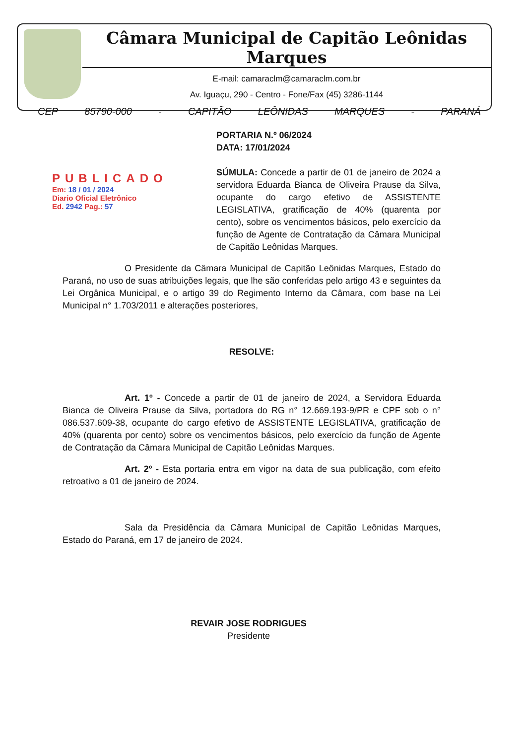Câmara Municipal de Capitão Leônidas Marques
E-mail: camaraclm@camaraclm.com.br
Av. Iguaçu, 290 - Centro - Fone/Fax (45) 3286-1144
CEP 85790-000 - CAPITÃO LEÔNIDAS MARQUES - PARANÁ
PUBLICADO
Em: 18 / 01 / 2024
Diario Oficial Eletrônico
Ed. 2942 Pag.: 57
PORTARIA N.º 06/2024
DATA: 17/01/2024
SÚMULA: Concede a partir de 01 de janeiro de 2024 a servidora Eduarda Bianca de Oliveira Prause da Silva, ocupante do cargo efetivo de ASSISTENTE LEGISLATIVA, gratificação de 40% (quarenta por cento), sobre os vencimentos básicos, pelo exercício da função de Agente de Contratação da Câmara Municipal de Capitão Leônidas Marques.
O Presidente da Câmara Municipal de Capitão Leônidas Marques, Estado do Paraná, no uso de suas atribuições legais, que lhe são conferidas pelo artigo 43 e seguintes da Lei Orgânica Municipal, e o artigo 39 do Regimento Interno da Câmara, com base na Lei Municipal n° 1.703/2011 e alterações posteriores,
RESOLVE:
Art. 1º - Concede a partir de 01 de janeiro de 2024, a Servidora Eduarda Bianca de Oliveira Prause da Silva, portadora do RG n° 12.669.193-9/PR e CPF sob o n° 086.537.609-38, ocupante do cargo efetivo de ASSISTENTE LEGISLATIVA, gratificação de 40% (quarenta por cento) sobre os vencimentos básicos, pelo exercício da função de Agente de Contratação da Câmara Municipal de Capitão Leônidas Marques.
Art. 2º - Esta portaria entra em vigor na data de sua publicação, com efeito retroativo a 01 de janeiro de 2024.
Sala da Presidência da Câmara Municipal de Capitão Leônidas Marques, Estado do Paraná, em 17 de janeiro de 2024.
REVAIR JOSE RODRIGUES
Presidente